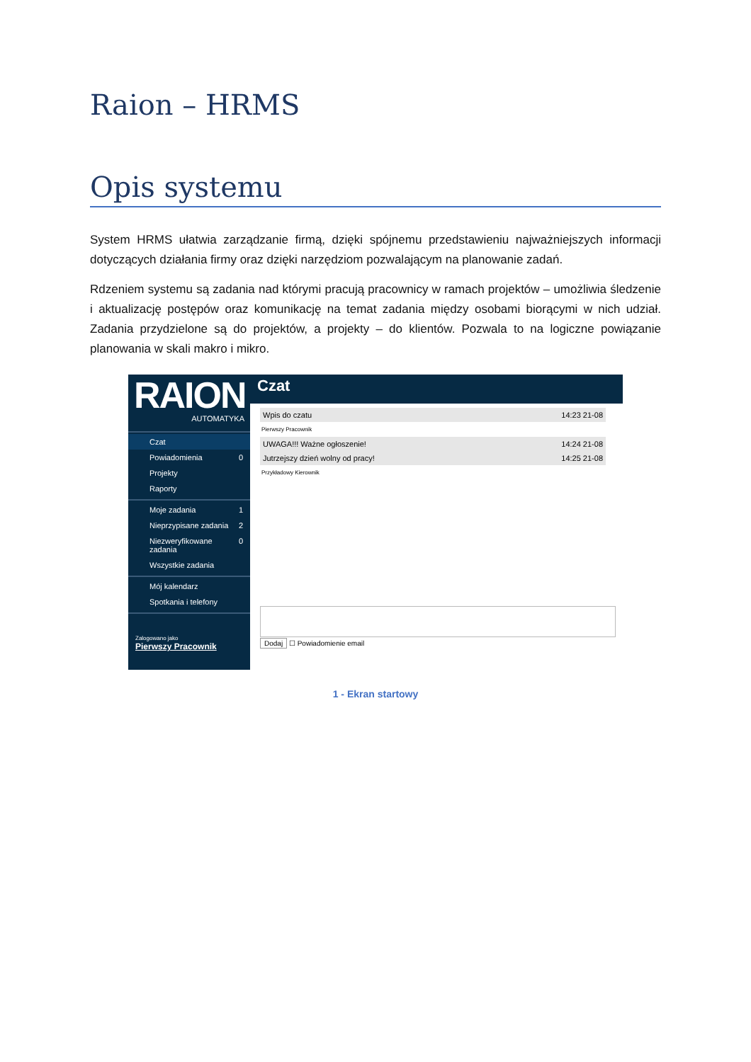Raion – HRMS
Opis systemu
System HRMS ułatwia zarządzanie firmą, dzięki spójnemu przedstawieniu najważniejszych informacji dotyczących działania firmy oraz dzięki narzędziom pozwalającym na planowanie zadań.
Rdzeniem systemu są zadania nad którymi pracują pracownicy w ramach projektów – umożliwia śledzenie i aktualizację postępów oraz komunikację na temat zadania między osobami biorącymi w nich udział. Zadania przydzielone są do projektów, a projekty – do klientów. Pozwala to na logiczne powiązanie planowania w skali makro i mikro.
RAION
AUTOMATYKA
Czat
Powiadomienia 0
Projekty
Raporty
Moje zadania 1
Nieprzypisane zadania 2
Niezweryfikowane zadania 0
Wszystkie zadania
Mój kalendarz
Spotkania i telefony
Zalogowano jako
Pierwszy Pracownik
Czat
Wpis do czatu 14:23 21-08
Pierwszy Pracownik
UWAGA!!! Ważne ogłoszenie! 14:24 21-08
Jutrzejszy dzień wolny od pracy! 14:25 21-08
Przykładowy Kierownik
Dodaj ☐ Powiadomienie email
1 - Ekran startowy